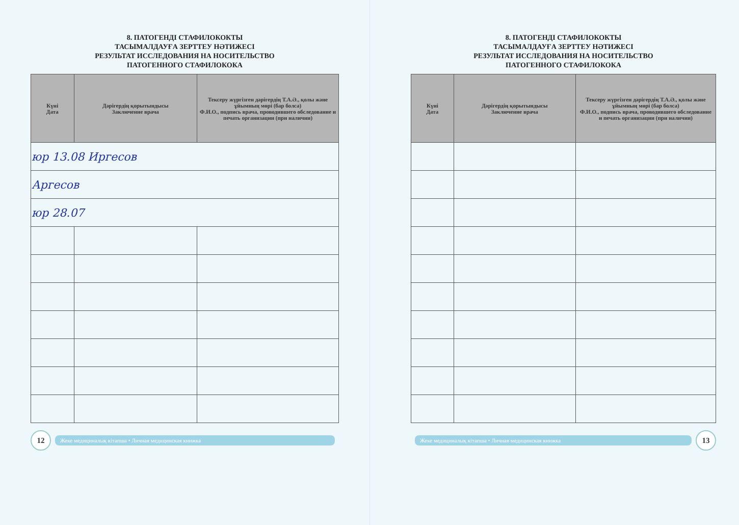8. ПАТОГЕНДІ СТАФИЛОКОКТЫ
ТАСЫМАЛДАУҒА ЗЕРТТЕУ НӘТИЖЕСІ
РЕЗУЛЬТАТ ИССЛЕДОВАНИЯ НА НОСИТЕЛЬСТВО
ПАТОГЕННОГО СТАФИЛОКОКА
| Күні Дата | Дәрігердің қорытындысы Заключение врача | Тексеру жүргізген дәрігердің Т.А.Ә., қолы және ұйымның мөрі (бар болса) Ф.И.О., подпись врача, проводившего обследование и печать организации (при наличии) |
| --- | --- | --- |
| юр 13.08 Иргесов | | |
| Аргесов | | |
| юр 28.07 | | |
12
Жеке медициналық кітапша • Личная медицинская книжка
8. ПАТОГЕНДІ СТАФИЛОКОКТЫ
ТАСЫМАЛДАУҒА ЗЕРТТЕУ НӘТИЖЕСІ
РЕЗУЛЬТАТ ИССЛЕДОВАНИЯ НА НОСИТЕЛЬСТВО
ПАТОГЕННОГО СТАФИЛОКОКА
| Күні Дата | Дәрігердің қорытындысы Заключение врача | Тексеру жүргізген дәрігердің Т.А.Ә., қолы және ұйымның мөрі (бар болса) Ф.И.О., подпись врача, проводившего обследование и печать организации (при наличии) |
| --- | --- | --- |
Жеке медициналық кітапша • Личная медицинская книжка
13